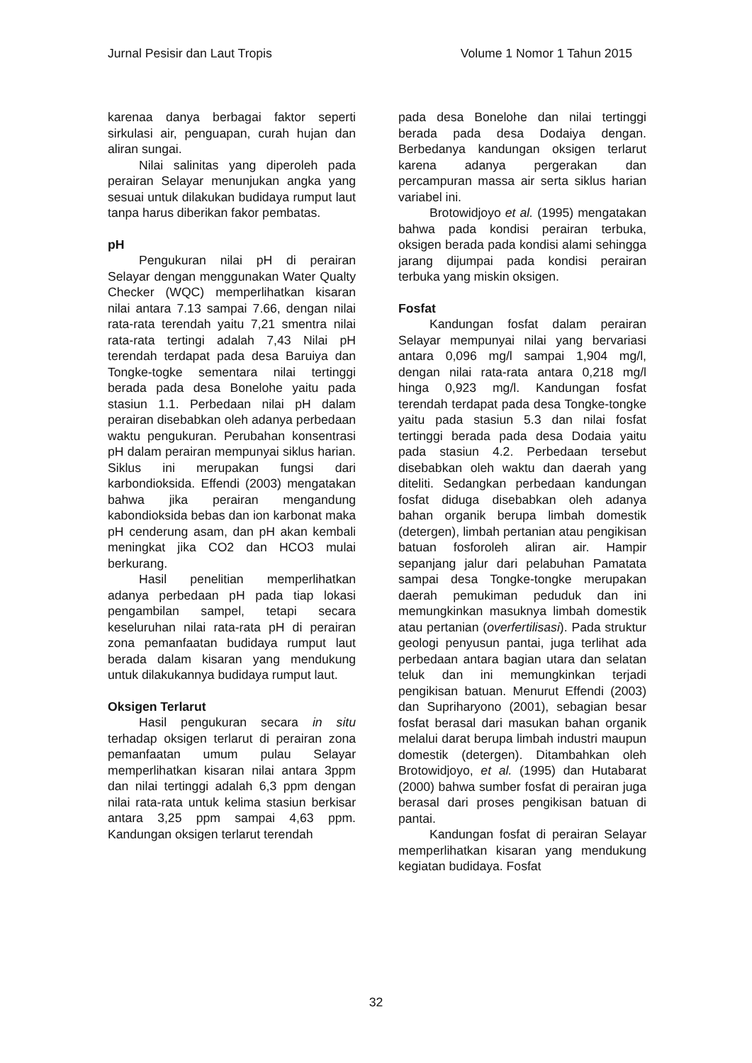Jurnal Pesisir dan Laut Tropis Volume 1 Nomor 1 Tahun 2015
karenaa danya berbagai faktor seperti sirkulasi air, penguapan, curah hujan dan aliran sungai.
Nilai salinitas yang diperoleh pada perairan Selayar menunjukan angka yang sesuai untuk dilakukan budidaya rumput laut tanpa harus diberikan fakor pembatas.
pH
Pengukuran nilai pH di perairan Selayar dengan menggunakan Water Qualty Checker (WQC) memperlihatkan kisaran nilai antara 7.13 sampai 7.66, dengan nilai rata-rata terendah yaitu 7,21 smentra nilai rata-rata tertingi adalah 7,43 Nilai pH terendah terdapat pada desa Baruiya dan Tongke-togke sementara nilai tertinggi berada pada desa Bonelohe yaitu pada stasiun 1.1. Perbedaan nilai pH dalam perairan disebabkan oleh adanya perbedaan waktu pengukuran. Perubahan konsentrasi pH dalam perairan mempunyai siklus harian. Siklus ini merupakan fungsi dari karbondioksida. Effendi (2003) mengatakan bahwa jika perairan mengandung kabondioksida bebas dan ion karbonat maka pH cenderung asam, dan pH akan kembali meningkat jika CO2 dan HCO3 mulai berkurang.
Hasil penelitian memperlihatkan adanya perbedaan pH pada tiap lokasi pengambilan sampel, tetapi secara keseluruhan nilai rata-rata pH di perairan zona pemanfaatan budidaya rumput laut berada dalam kisaran yang mendukung untuk dilakukannya budidaya rumput laut.
Oksigen Terlarut
Hasil pengukuran secara in situ terhadap oksigen terlarut di perairan zona pemanfaatan umum pulau Selayar memperlihatkan kisaran nilai antara 3ppm dan nilai tertinggi adalah 6,3 ppm dengan nilai rata-rata untuk kelima stasiun berkisar antara 3,25 ppm sampai 4,63 ppm. Kandungan oksigen terlarut terendah
pada desa Bonelohe dan nilai tertinggi berada pada desa Dodaiya dengan. Berbedanya kandungan oksigen terlarut karena adanya pergerakan dan percampuran massa air serta siklus harian variabel ini.
Brotowidjoyo et al. (1995) mengatakan bahwa pada kondisi perairan terbuka, oksigen berada pada kondisi alami sehingga jarang dijumpai pada kondisi perairan terbuka yang miskin oksigen.
Fosfat
Kandungan fosfat dalam perairan Selayar mempunyai nilai yang bervariasi antara 0,096 mg/l sampai 1,904 mg/l, dengan nilai rata-rata antara 0,218 mg/l hinga 0,923 mg/l. Kandungan fosfat terendah terdapat pada desa Tongke-tongke yaitu pada stasiun 5.3 dan nilai fosfat tertinggi berada pada desa Dodaia yaitu pada stasiun 4.2. Perbedaan tersebut disebabkan oleh waktu dan daerah yang diteliti. Sedangkan perbedaan kandungan fosfat diduga disebabkan oleh adanya bahan organik berupa limbah domestik (detergen), limbah pertanian atau pengikisan batuan fosforoleh aliran air. Hampir sepanjang jalur dari pelabuhan Pamatata sampai desa Tongke-tongke merupakan daerah pemukiman peduduk dan ini memungkinkan masuknya limbah domestik atau pertanian (overfertilisasi). Pada struktur geologi penyusun pantai, juga terlihat ada perbedaan antara bagian utara dan selatan teluk dan ini memungkinkan terjadi pengikisan batuan. Menurut Effendi (2003) dan Supriharyono (2001), sebagian besar fosfat berasal dari masukan bahan organik melalui darat berupa limbah industri maupun domestik (detergen). Ditambahkan oleh Brotowidjoyo, et al. (1995) dan Hutabarat (2000) bahwa sumber fosfat di perairan juga berasal dari proses pengikisan batuan di pantai.
Kandungan fosfat di perairan Selayar memperlihatkan kisaran yang mendukung kegiatan budidaya. Fosfat
32